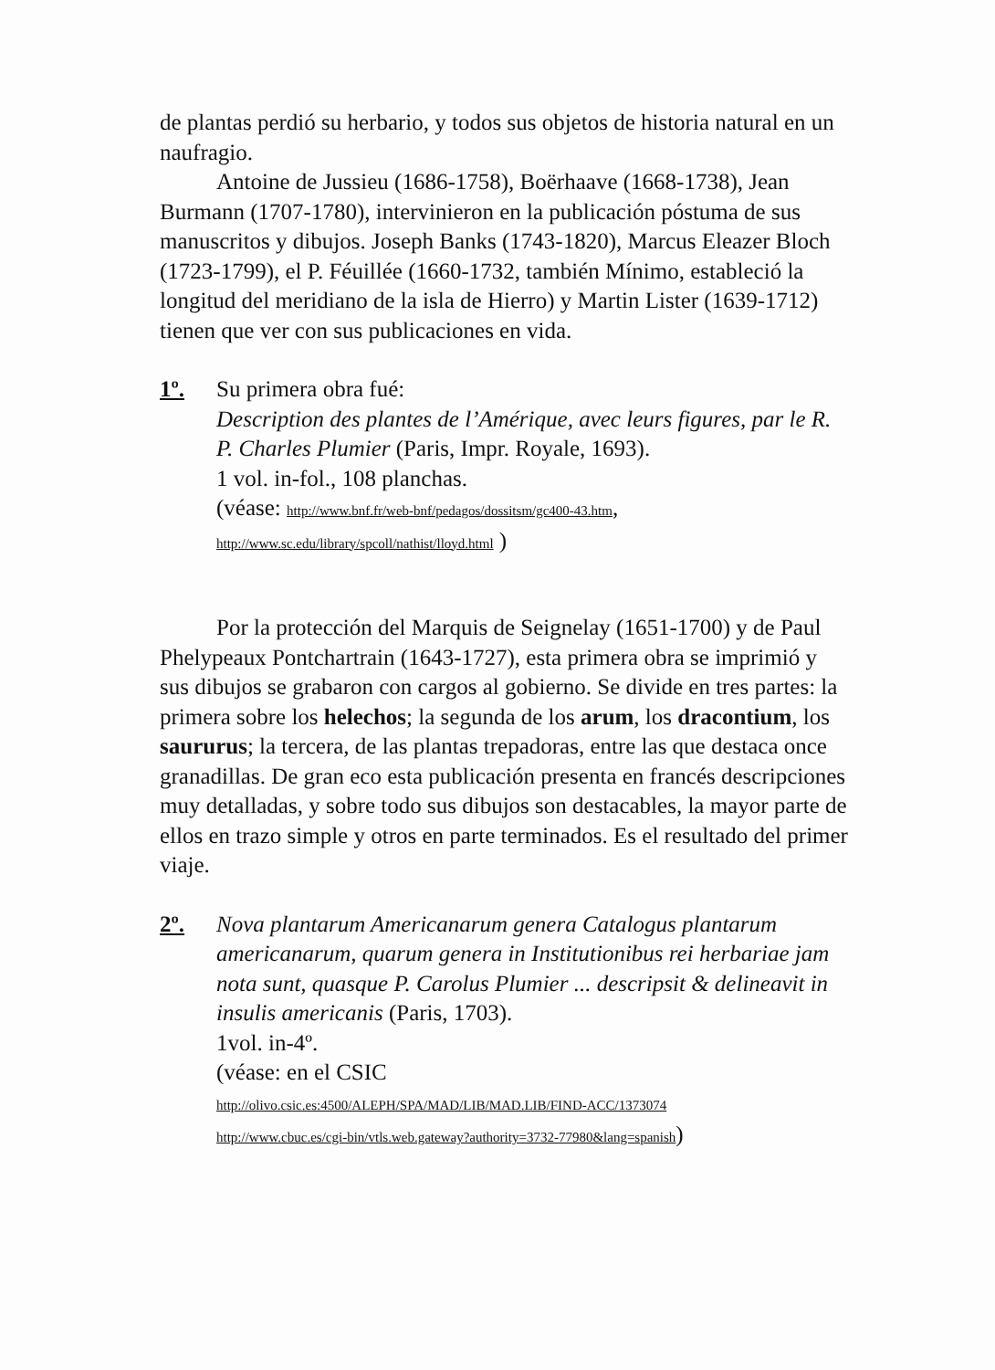de plantas perdió su herbario, y todos sus objetos de historia natural en un naufragio.
Antoine de Jussieu (1686-1758), Boërhaave (1668-1738), Jean Burmann (1707-1780), intervinieron en la publicación póstuma de sus manuscritos y dibujos. Joseph Banks (1743-1820), Marcus Eleazer Bloch (1723-1799), el P. Féuillée (1660-1732, también Mínimo, estableció la longitud del meridiano de la isla de Hierro) y Martin Lister (1639-1712) tienen que ver con sus publicaciones en vida.
1º. Su primera obra fué:
Description des plantes de l’Amérique, avec leurs figures, par le R. P. Charles Plumier (Paris, Impr. Royale, 1693).
1 vol. in-fol., 108 planchas.
(véase: http://www.bnf.fr/web-bnf/pedagos/dossitsm/gc400-43.htm,
http://www.sc.edu/library/spcoll/nathist/lloyd.html )
Por la protección del Marquis de Seignelay (1651-1700) y de Paul Phelypeaux Pontchartrain (1643-1727), esta primera obra se imprimió y sus dibujos se grabaron con cargos al gobierno. Se divide en tres partes: la primera sobre los helechos; la segunda de los arum, los dracontium, los saururus; la tercera, de las plantas trepadoras, entre las que destaca once granadillas. De gran eco esta publicación presenta en francés descripciones muy detalladas, y sobre todo sus dibujos son destacables, la mayor parte de ellos en trazo simple y otros en parte terminados. Es el resultado del primer viaje.
2º. Nova plantarum Americanarum genera Catalogus plantarum americanarum, quarum genera in Institutionibus rei herbariae jam nota sunt, quasque P. Carolus Plumier ... descripsit & delineavit in insulis americanis (Paris, 1703).
1vol. in-4º.
(véase: en el CSIC
http://olivo.csic.es:4500/ALEPH/SPA/MAD/LIB/MAD.LIB/FIND-ACC/1373074
http://www.cbuc.es/cgi-bin/vtls.web.gateway?authority=3732-77980&lang=spanish)